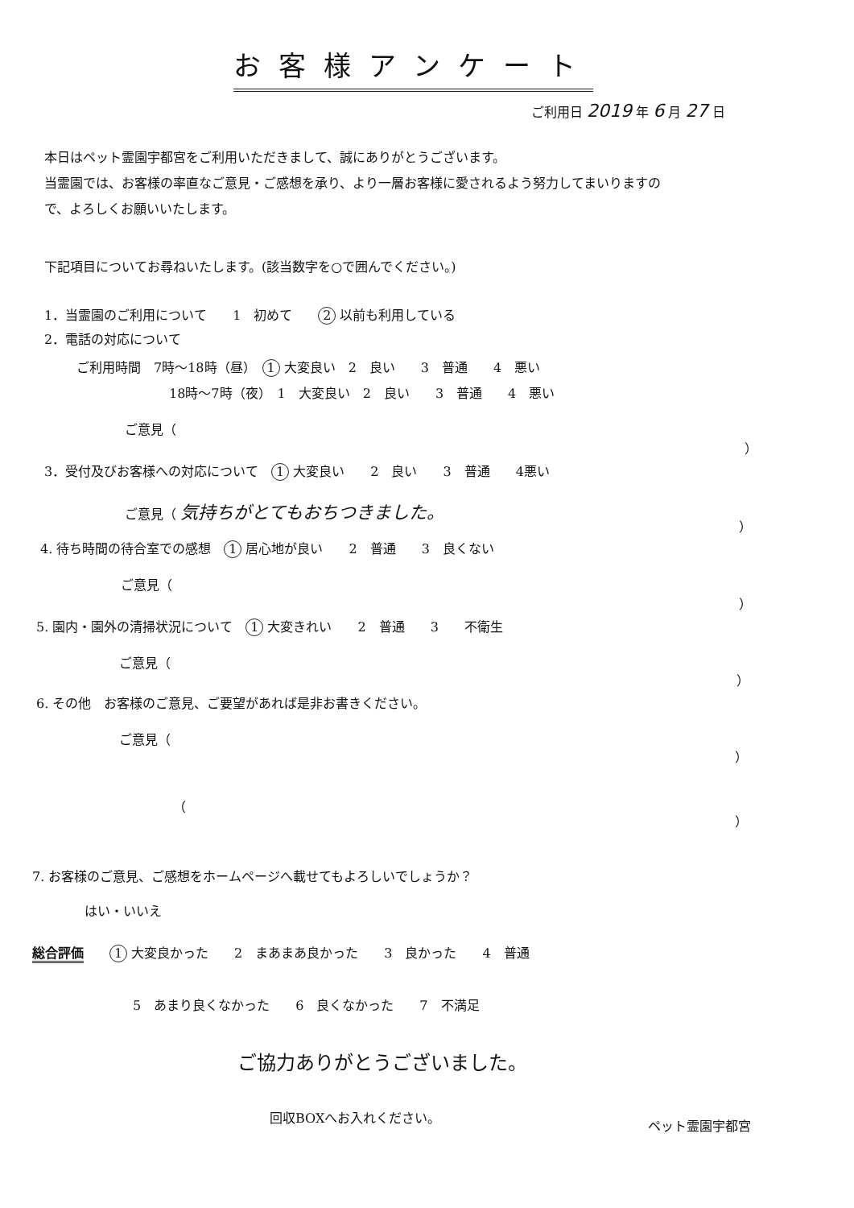お客様アンケート
ご利用日 2019 年 6 月 27 日
本日はペット霊園宇都宮をご利用いただきまして、誠にありがとうございます。
当霊園では、お客様の率直なご意見・ご感想を承り、より一層お客様に愛されるよう努力してまいりますの
で、よろしくお願いいたします。
下記項目についてお尋ねいたします。(該当数字を○で囲んでください。)
1．当霊園のご利用について　　1　初めて　　2 以前も利用している
2．電話の対応について
ご利用時間　7時～18時（昼）　1 大変良い　2　良い　　3　普通　　4　悪い
18時～7時（夜）　1　大変良い　2　良い　　3　普通　　4　悪い
ご意見（
）
3．受付及びお客様への対応について　1 大変良い　　2　良い　　3　普通　　4悪い
ご意見（ 気持ちがとてもおちつきました。
）
4. 待ち時間の待合室での感想　1 居心地が良い　　2　普通　　3　良くない
ご意見（
）
5. 園内・園外の清掃状況について　1 大変きれい　　2　普通　　3　　不衛生
ご意見（
）
6. その他　お客様のご意見、ご要望があれば是非お書きください。
ご意見（
）
（
）
7. お客様のご意見、ご感想をホームページへ載せてもよろしいでしょうか？
はい・いいえ
総合評価　　1 大変良かった　　2　まあまあ良かった　　3　良かった　　4　普通
5　あまり良くなかった　　6　良くなかった　　7　不満足
ご協力ありがとうございました。
回収BOXへお入れください。
ペット霊園宇都宮